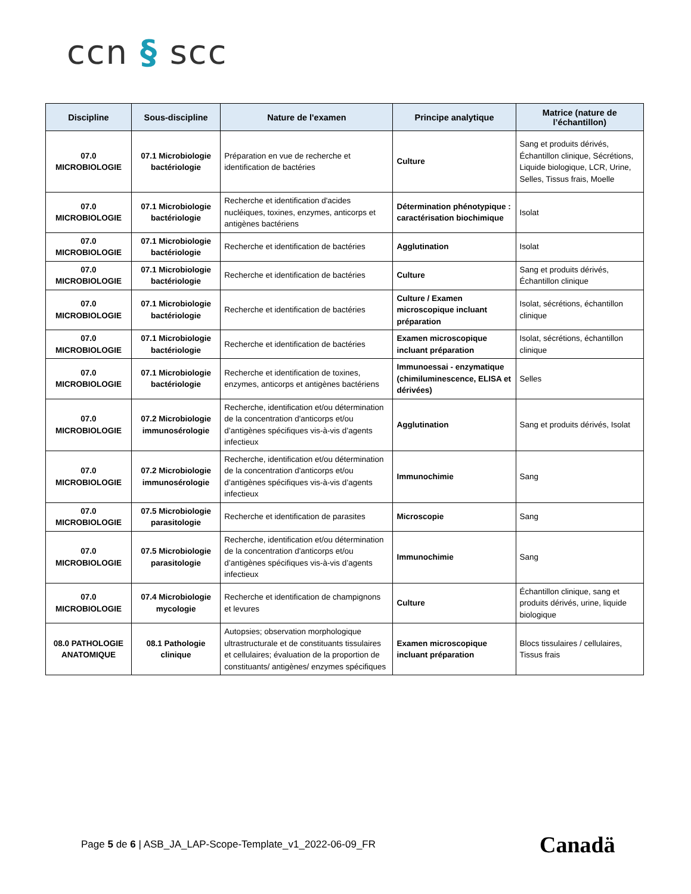ccn § scc
| Discipline | Sous-discipline | Nature de l'examen | Principe analytique | Matrice (nature de l’échantillon) |
| --- | --- | --- | --- | --- |
| 07.0 MICROBIOLOGIE | 07.1 Microbiologie bactériologie | Préparation en vue de recherche et identification de bactéries | Culture | Sang et produits dérivés, Échantillon clinique, Sécrétions, Liquide biologique, LCR, Urine, Selles, Tissus frais, Moelle |
| 07.0 MICROBIOLOGIE | 07.1 Microbiologie bactériologie | Recherche et identification d'acides nucléiques, toxines, enzymes, anticorps et antigènes bactériens | Détermination phénotypique : caractérisation biochimique | Isolat |
| 07.0 MICROBIOLOGIE | 07.1 Microbiologie bactériologie | Recherche et identification de bactéries | Agglutination | Isolat |
| 07.0 MICROBIOLOGIE | 07.1 Microbiologie bactériologie | Recherche et identification de bactéries | Culture | Sang et produits dérivés, Échantillon clinique |
| 07.0 MICROBIOLOGIE | 07.1 Microbiologie bactériologie | Recherche et identification de bactéries | Culture / Examen microscopique incluant préparation | Isolat, sécrétions, échantillon clinique |
| 07.0 MICROBIOLOGIE | 07.1 Microbiologie bactériologie | Recherche et identification de bactéries | Examen microscopique incluant préparation | Isolat, sécrétions, échantillon clinique |
| 07.0 MICROBIOLOGIE | 07.1 Microbiologie bactériologie | Recherche et identification de toxines, enzymes, anticorps et antigènes bactériens | Immunoessai - enzymatique (chimiluminescence, ELISA et dérivées) | Selles |
| 07.0 MICROBIOLOGIE | 07.2 Microbiologie immunosérologie | Recherche, identification et/ou détermination de la concentration d'anticorps et/ou d’antigènes spécifiques vis-à-vis d’agents infectieux | Agglutination | Sang et produits dérivés, Isolat |
| 07.0 MICROBIOLOGIE | 07.2 Microbiologie immunosérologie | Recherche, identification et/ou détermination de la concentration d'anticorps et/ou d’antigènes spécifiques vis-à-vis d’agents infectieux | Immunochimie | Sang |
| 07.0 MICROBIOLOGIE | 07.5 Microbiologie parasitologie | Recherche et identification de parasites | Microscopie | Sang |
| 07.0 MICROBIOLOGIE | 07.5 Microbiologie parasitologie | Recherche, identification et/ou détermination de la concentration d'anticorps et/ou d’antigènes spécifiques vis-à-vis d’agents infectieux | Immunochimie | Sang |
| 07.0 MICROBIOLOGIE | 07.4 Microbiologie mycologie | Recherche et identification de champignons et levures | Culture | Échantillon clinique, sang et produits dérivés, urine, liquide biologique |
| 08.0 PATHOLOGIE ANATOMIQUE | 08.1 Pathologie clinique | Autopsies; observation morphologique ultrastructurale et de constituants tissulaires et cellulaires; évaluation de la proportion de constituants/ antigènes/ enzymes spécifiques | Examen microscopique incluant préparation | Blocs tissulaires / cellulaires, Tissus frais |
Page 5 de 6 | ASB_JA_LAP-Scope-Template_v1_2022-06-09_FR
Canadä